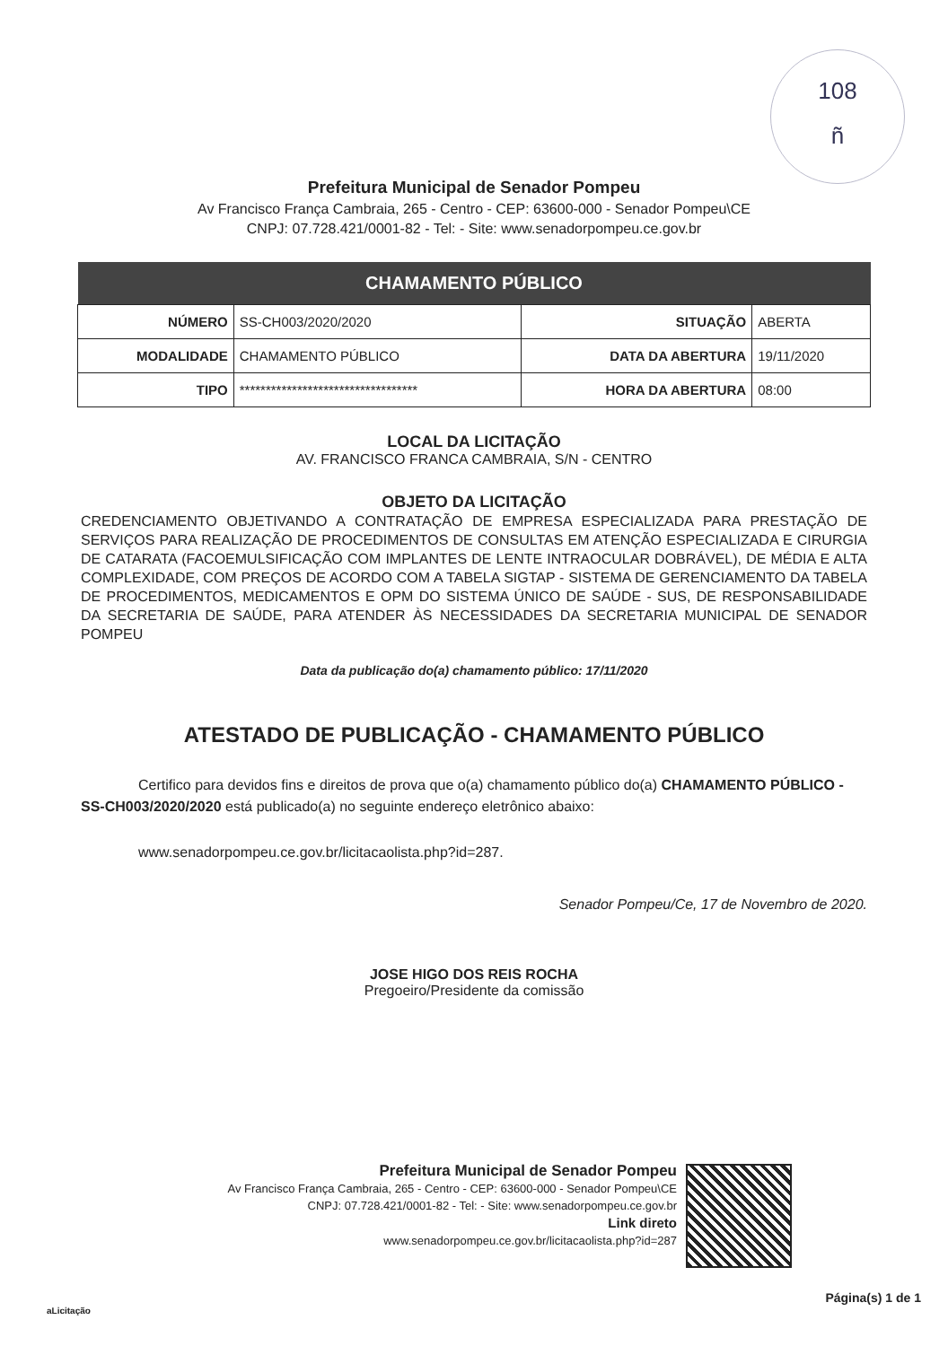108
ñ
Prefeitura Municipal de Senador Pompeu
Av Francisco França Cambraia, 265 - Centro - CEP: 63600-000 - Senador Pompeu\CE
CNPJ: 07.728.421/0001-82 - Tel: - Site: www.senadorpompeu.ce.gov.br
| CHAMAMENTO PÚBLICO | | | |
| --- | --- | --- | --- |
| NÚMERO | SS-CH003/2020/2020 | SITUAÇÃO | ABERTA |
| MODALIDADE | CHAMAMENTO PÚBLICO | DATA DA ABERTURA | 19/11/2020 |
| TIPO | ********************************** | HORA DA ABERTURA | 08:00 |
LOCAL DA LICITAÇÃO
AV. FRANCISCO FRANCA CAMBRAIA, S/N - CENTRO
OBJETO DA LICITAÇÃO
CREDENCIAMENTO OBJETIVANDO A CONTRATAÇÃO DE EMPRESA ESPECIALIZADA PARA PRESTAÇÃO DE SERVIÇOS PARA REALIZAÇÃO DE PROCEDIMENTOS DE CONSULTAS EM ATENÇÃO ESPECIALIZADA E CIRURGIA DE CATARATA (FACOEMULSIFICAÇÃO COM IMPLANTES DE LENTE INTRAOCULAR DOBRÁVEL), DE MÉDIA E ALTA COMPLEXIDADE, COM PREÇOS DE ACORDO COM A TABELA SIGTAP - SISTEMA DE GERENCIAMENTO DA TABELA DE PROCEDIMENTOS, MEDICAMENTOS E OPM DO SISTEMA ÚNICO DE SAÚDE - SUS, DE RESPONSABILIDADE DA SECRETARIA DE SAÚDE, PARA ATENDER ÀS NECESSIDADES DA SECRETARIA MUNICIPAL DE SENADOR POMPEU
Data da publicação do(a) chamamento público: 17/11/2020
ATESTADO DE PUBLICAÇÃO - CHAMAMENTO PÚBLICO
Certifico para devidos fins e direitos de prova que o(a) chamamento público do(a) CHAMAMENTO PÚBLICO - SS-CH003/2020/2020 está publicado(a) no seguinte endereço eletrônico abaixo:
www.senadorpompeu.ce.gov.br/licitacaolista.php?id=287.
Senador Pompeu/Ce, 17 de Novembro de 2020.
JOSE HIGO DOS REIS ROCHA
Pregoeiro/Presidente da comissão
Prefeitura Municipal de Senador Pompeu
Av Francisco França Cambraia, 265 - Centro - CEP: 63600-000 - Senador Pompeu\CE
CNPJ: 07.728.421/0001-82 - Tel: - Site: www.senadorpompeu.ce.gov.br
Link direto
www.senadorpompeu.ce.gov.br/licitacaolista.php?id=287
Página(s) 1 de 1
aLicitação